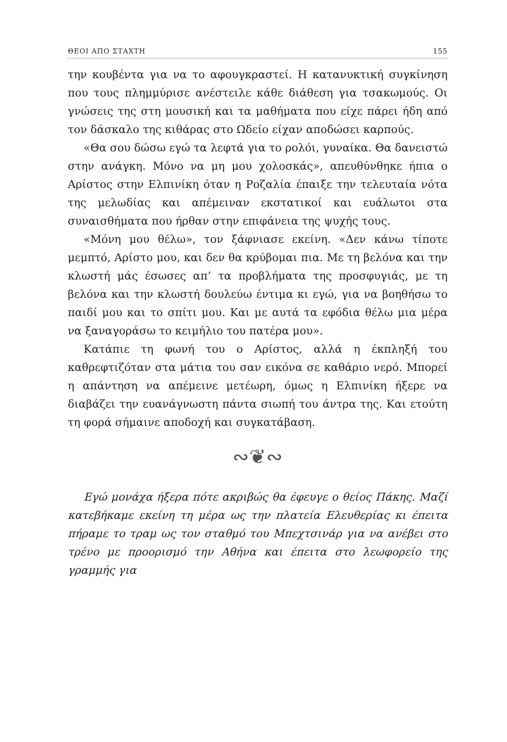ΘΕΟΙ ΑΠΟ ΣΤΑΧΤΗ 155
την κουβέντα για να το αφουγκραστεί. Η κατανυκτική συγκίνηση που τους πλημμύρισε ανέστειλε κάθε διάθεση για τσακωμούς. Οι γνώσεις της στη μουσική και τα μαθήματα που είχε πάρει ήδη από τον δάσκαλο της κιθάρας στο Ωδείο είχαν αποδώσει καρπούς.
«Θα σου δώσω εγώ τα λεφτά για το ρολόι, γυναίκα. Θα δανειστώ στην ανάγκη. Μόνο να μη μου χολοσκάς», απευθύνθηκε ήπια ο Αρίστος στην Ελπινίκη όταν η Ροζαλία έπαιξε την τελευταία νότα της μελωδίας και απέμειναν εκστατικοί και ευάλωτοι στα συναισθήματα που ήρθαν στην επιφάνεια της ψυχής τους.
«Μόνη μου θέλω», τον ξάφνιασε εκείνη. «Δεν κάνω τίποτε μεμπτό, Αρίστο μου, και δεν θα κρύβομαι πια. Με τη βελόνα και την κλωστή μάς έσωσες απ’ τα προβλήματα της προσφυγιάς, με τη βελόνα και την κλωστή δουλεύω έντιμα κι εγώ, για να βοηθήσω το παιδί μου και το σπίτι μου. Και με αυτά τα εφόδια θέλω μια μέρα να ξαναγοράσω το κειμήλιο του πατέρα μου».
Κατάπιε τη φωνή του ο Αρίστος, αλλά η έκπληξή του καθρεφτιζόταν στα μάτια του σαν εικόνα σε καθάριο νερό. Μπορεί η απάντηση να απέμεινε μετέωρη, όμως η Ελπινίκη ήξερε να διαβάζει την ευανάγνωστη πάντα σιωπή του άντρα της. Και ετούτη τη φορά σήμαινε αποδοχή και συγκατάβαση.
∾❦∾
Εγώ μονάχα ήξερα πότε ακριβώς θα έφευγε ο θείος Πάκης. Μαζί κατεβήκαμε εκείνη τη μέρα ως την πλατεία Ελευθερίας κι έπειτα πήραμε το τραμ ως τον σταθμό του Μπεχτσινάρ για να ανέβει στο τρένο με προορισμό την Αθήνα και έπειτα στο λεωφορείο της γραμμής για